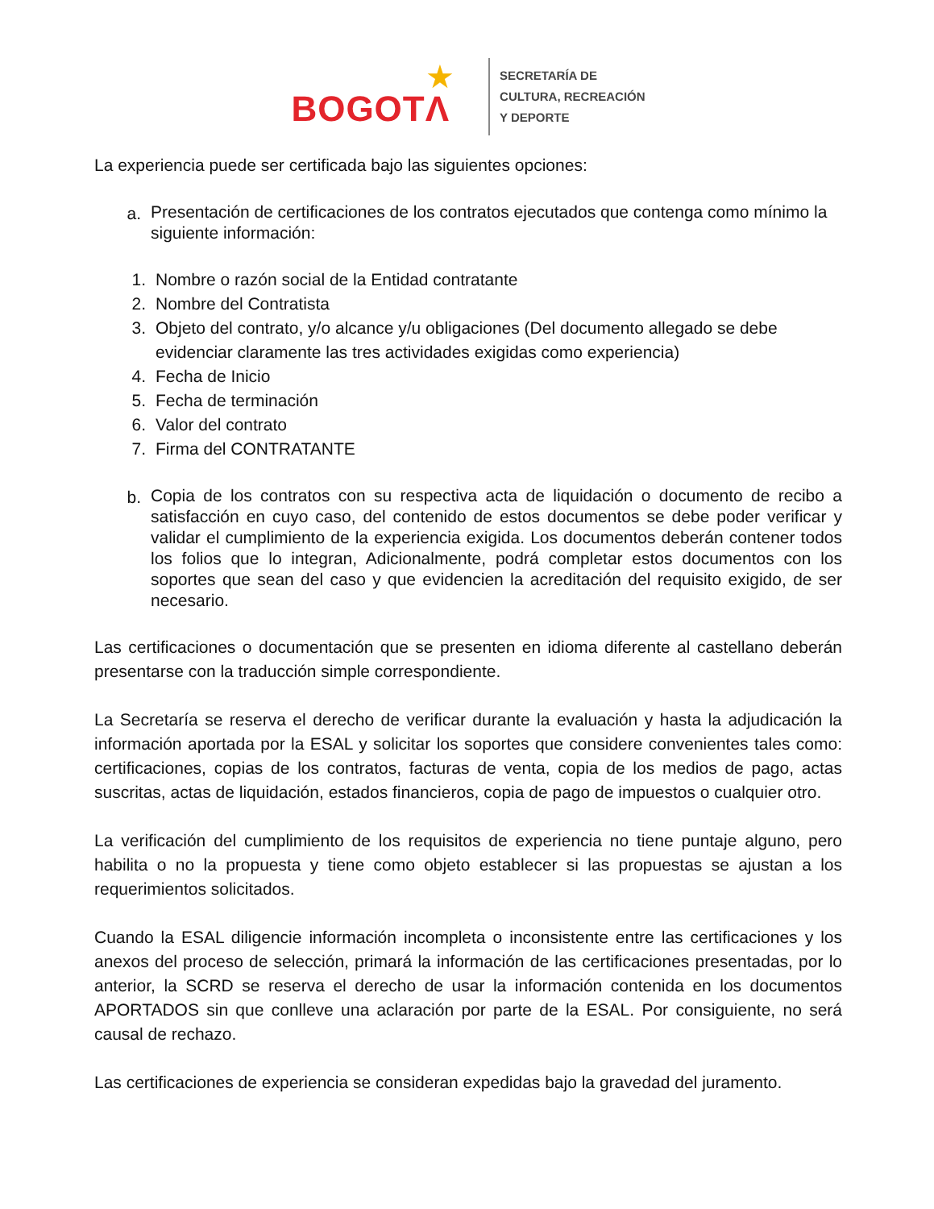BOGOTΛ ★
SECRETARÍA DE
CULTURA, RECREACIÓN
Y DEPORTE
La experiencia puede ser certificada bajo las siguientes opciones:
a. Presentación de certificaciones de los contratos ejecutados que contenga como mínimo la siguiente información:
1. Nombre o razón social de la Entidad contratante
2. Nombre del Contratista
3. Objeto del contrato, y/o alcance y/u obligaciones (Del documento allegado se debe evidenciar claramente las tres actividades exigidas como experiencia)
4. Fecha de Inicio
5. Fecha de terminación
6. Valor del contrato
7. Firma del CONTRATANTE
b. Copia de los contratos con su respectiva acta de liquidación o documento de recibo a satisfacción en cuyo caso, del contenido de estos documentos se debe poder verificar y validar el cumplimiento de la experiencia exigida. Los documentos deberán contener todos los folios que lo integran, Adicionalmente, podrá completar estos documentos con los soportes que sean del caso y que evidencien la acreditación del requisito exigido, de ser necesario.
Las certificaciones o documentación que se presenten en idioma diferente al castellano deberán presentarse con la traducción simple correspondiente.
La Secretaría se reserva el derecho de verificar durante la evaluación y hasta la adjudicación la información aportada por la ESAL y solicitar los soportes que considere convenientes tales como: certificaciones, copias de los contratos, facturas de venta, copia de los medios de pago, actas suscritas, actas de liquidación, estados financieros, copia de pago de impuestos o cualquier otro.
La verificación del cumplimiento de los requisitos de experiencia no tiene puntaje alguno, pero habilita o no la propuesta y tiene como objeto establecer si las propuestas se ajustan a los requerimientos solicitados.
Cuando la ESAL diligencie información incompleta o inconsistente entre las certificaciones y los anexos del proceso de selección, primará la información de las certificaciones presentadas, por lo anterior, la SCRD se reserva el derecho de usar la información contenida en los documentos APORTADOS sin que conlleve una aclaración por parte de la ESAL. Por consiguiente, no será causal de rechazo.
Las certificaciones de experiencia se consideran expedidas bajo la gravedad del juramento.